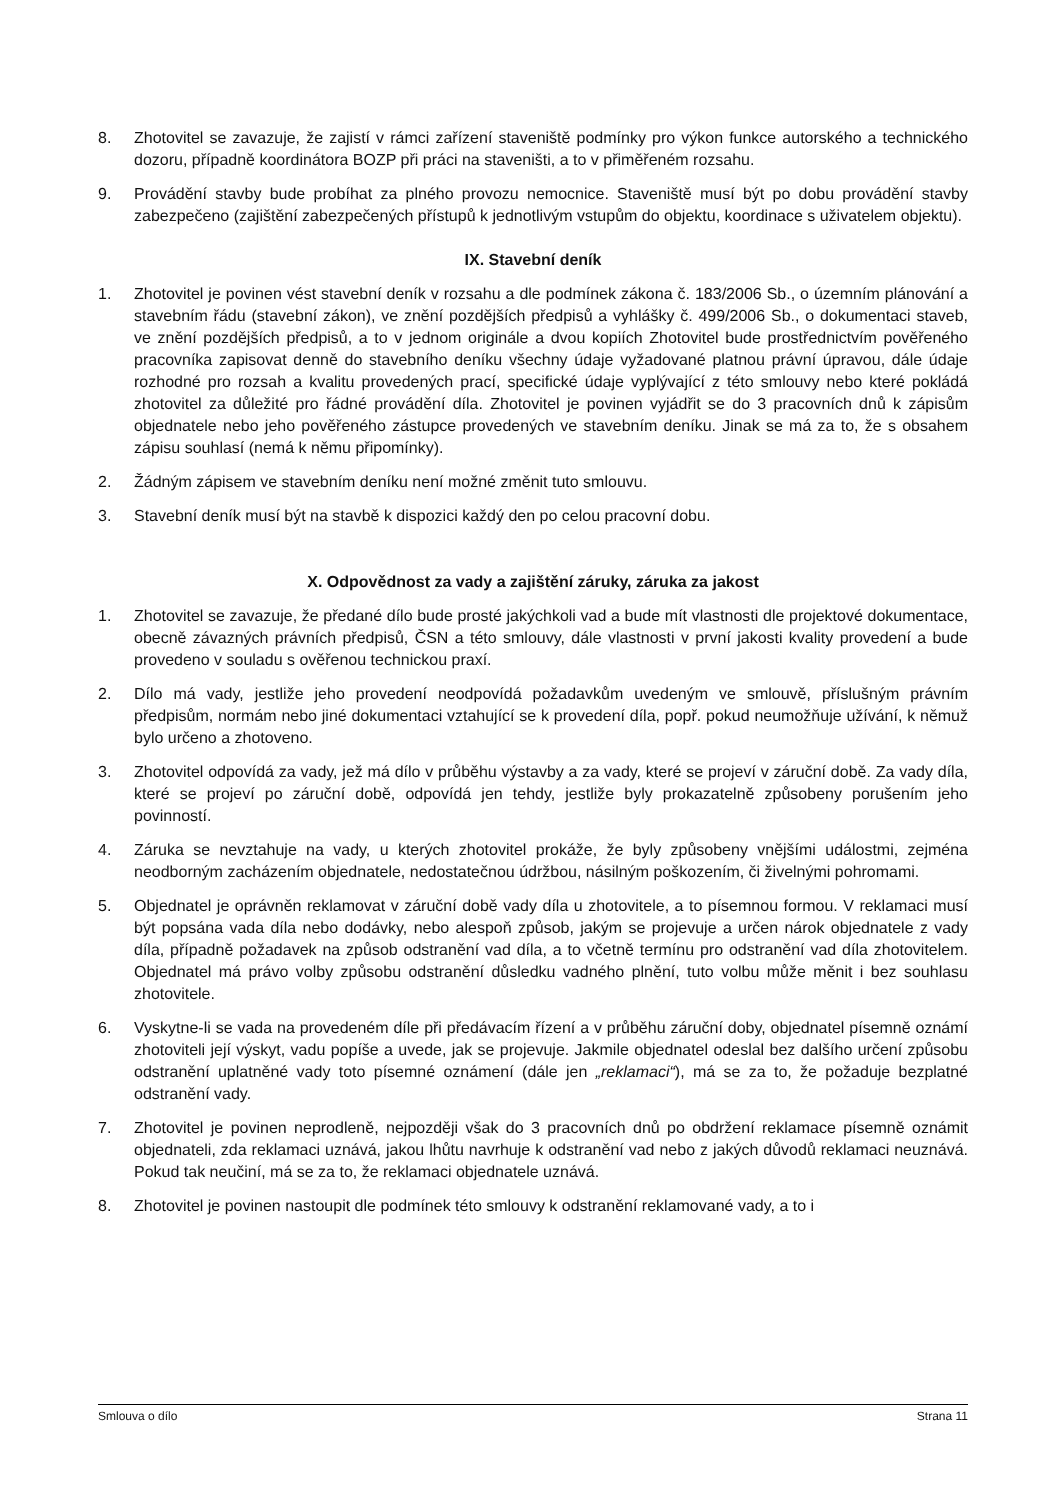8. Zhotovitel se zavazuje, že zajistí v rámci zařízení staveniště podmínky pro výkon funkce autorského a technického dozoru, případně koordinátora BOZP při práci na staveništi, a to v přiměřeném rozsahu.
9. Provádění stavby bude probíhat za plného provozu nemocnice. Staveniště musí být po dobu provádění stavby zabezpečeno (zajištění zabezpečených přístupů k jednotlivým vstupům do objektu, koordinace s uživatelem objektu).
IX. Stavební deník
1. Zhotovitel je povinen vést stavební deník v rozsahu a dle podmínek zákona č. 183/2006 Sb., o územním plánování a stavebním řádu (stavební zákon), ve znění pozdějších předpisů a vyhlášky č. 499/2006 Sb., o dokumentaci staveb, ve znění pozdějších předpisů, a to v jednom originále a dvou kopiích Zhotovitel bude prostřednictvím pověřeného pracovníka zapisovat denně do stavebního deníku všechny údaje vyžadované platnou právní úpravou, dále údaje rozhodné pro rozsah a kvalitu provedených prací, specifické údaje vyplývající z této smlouvy nebo které pokládá zhotovitel za důležité pro řádné provádění díla. Zhotovitel je povinen vyjádřit se do 3 pracovních dnů k zápisům objednatele nebo jeho pověřeného zástupce provedených ve stavebním deníku. Jinak se má za to, že s obsahem zápisu souhlasí (nemá k němu připomínky).
2. Žádným zápisem ve stavebním deníku není možné změnit tuto smlouvu.
3. Stavební deník musí být na stavbě k dispozici každý den po celou pracovní dobu.
X. Odpovědnost za vady a zajištění záruky, záruka za jakost
1. Zhotovitel se zavazuje, že předané dílo bude prosté jakýchkoli vad a bude mít vlastnosti dle projektové dokumentace, obecně závazných právních předpisů, ČSN a této smlouvy, dále vlastnosti v první jakosti kvality provedení a bude provedeno v souladu s ověřenou technickou praxí.
2. Dílo má vady, jestliže jeho provedení neodpovídá požadavkům uvedeným ve smlouvě, příslušným právním předpisům, normám nebo jiné dokumentaci vztahující se k provedení díla, popř. pokud neumožňuje užívání, k němuž bylo určeno a zhotoveno.
3. Zhotovitel odpovídá za vady, jež má dílo v průběhu výstavby a za vady, které se projeví v záruční době. Za vady díla, které se projeví po záruční době, odpovídá jen tehdy, jestliže byly prokazatelně způsobeny porušením jeho povinností.
4. Záruka se nevztahuje na vady, u kterých zhotovitel prokáže, že byly způsobeny vnějšími událostmi, zejména neodborným zacházením objednatele, nedostatečnou údržbou, násilným poškozením, či živelnými pohromami.
5. Objednatel je oprávněn reklamovat v záruční době vady díla u zhotovitele, a to písemnou formou. V reklamaci musí být popsána vada díla nebo dodávky, nebo alespoň způsob, jakým se projevuje a určen nárok objednatele z vady díla, případně požadavek na způsob odstranění vad díla, a to včetně termínu pro odstranění vad díla zhotovitelem. Objednatel má právo volby způsobu odstranění důsledku vadného plnění, tuto volbu může měnit i bez souhlasu zhotovitele.
6. Vyskytne-li se vada na provedeném díle při předávacím řízení a v průběhu záruční doby, objednatel písemně oznámí zhotoviteli její výskyt, vadu popíše a uvede, jak se projevuje. Jakmile objednatel odeslal bez dalšího určení způsobu odstranění uplatněné vady toto písemné oznámení (dále jen „reklamaci“), má se za to, že požaduje bezplatné odstranění vady.
7. Zhotovitel je povinen neprodleně, nejpozději však do 3 pracovních dnů po obdržení reklamace písemně oznámit objednateli, zda reklamaci uznává, jakou lhůtu navrhuje k odstranění vad nebo z jakých důvodů reklamaci neuznává. Pokud tak neučiní, má se za to, že reklamaci objednatele uznává.
8. Zhotovitel je povinen nastoupit dle podmínek této smlouvy k odstranění reklamované vady, a to i
Smlouva o dílo Strana 11